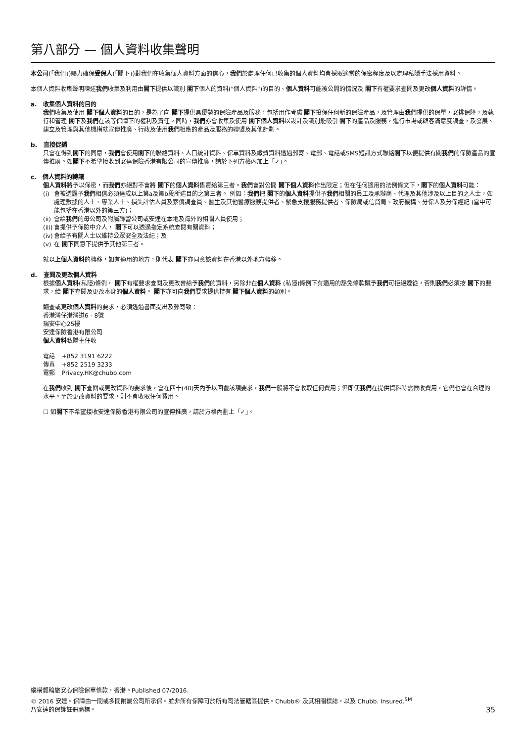第八部分 — 個人資料收集聲明
本公司(「我們」)竭力確保受保人(「閣下」)對我們在收集個人資料方面的信心，我們於處理任何已收集的個人資料均會採取適當的保密程度及以處理私隱手法採用資料。
本個人資料收集聲明陳述我們收集及利用由閣下提供以識別 閣下個人的資料("個人資料")的目的、個人資料可能被公開的情況及 閣下有權要求查閱及更改個人資料的詳情。
a. 收集個人資料的目的
我們收集及使用 閣下個人資料的目的，是為了向 閣下提供具優勢的保險產品及服務，包括用作考慮 閣下投保任何新的保險產品，及管理由我們提供的保單，安排保障，及執行和管理 閣下及我們在該等保障下的權利及責任。同時，我們亦會收集及使用 閣下個人資料以設計及識別能吸引 閣下的產品及服務，進行市場或顧客滿意度調查，及發展、建立及管理與其他機構就宣傳推廣、行政及使用我們相應的產品及服務的聯盟及其他計劃。
b. 直接促銷
只會在得到閣下的同意，我們會使用閣下的聯絡資料、人口統計資料、保單資料及繳費資料透過郵寄、電郵、電話或SMS短訊方式聯絡閣下以便提供有關我們的保險產品的宣傳推廣。如閣下不希望接收到安達保險香港有限公司的宣傳推廣，請於下列方格內加上「✓」。
c. 個人資料的轉讓
個人資料將予以保密，而我們亦絕對不會將 閣下的個人資料售賣給第三者。我們會對公開 閣下個人資料作出限定；但在任何適用的法例條文下，閣下的個人資料可能：
(i) 會被透露予我們相信必須達成以上第a及第b段所述目的之第三者。 例如：我們把 閣下的個人資料提供予我們相關的員工及承辦商、代理及其他涉及以上目的之人士，如處理數據的人士、專業人士、損失評估人員及索償調查員、醫生及其他醫療服務提供者、緊急支援服務提供者、保險局或信貸局、政府機構、分保人及分保經紀 (當中可能包括在香港以外的第三方)；
(ii) 會給我們的母公司及附屬聯營公司或安達在本地及海外的相關人員使用；
(iii) 會提供予保險中介人， 閣下可以透過指定系統查閱有關資料；
(iv) 會給予有關人士以維持公眾安全及法紀；及
(v) 在 閣下同意下提供予其他第三者。
就以上個人資料的轉移，如有適用的地方，則代表 閣下亦同意該資料在香港以外地方轉移。
d. 查閱及更改個人資料
根據個人資料(私隱)條例， 閣下有權要求查閱及更改曾給予我們的資料，另除非在個人資料 (私隱)條例下有適用的豁免條款賦予我們可拒絕遵從，否則我們必須按 閣下的要求，給 閣下查閱及更改本身的個人資料。 閣下亦可向我們要求提供持有 閣下個人資料的類別。
翻查或更改個人資料的要求，必須透過書面提出及郵寄致：
香港灣仔港灣道6 - 8號
瑞安中心25樓
安達保險香港有限公司
個人資料私隱主任收
| 電話 | +852 3191 6222 |
| 傳真 | +852 2519 3233 |
| 電郵 | Privacy.HK@chubb.com |
在我們收到 閣下查閱或更改資料的要求後，會在四十(40)天內予以回覆該項要求，我們一般將不會收取任何費用；但即使我們在提供資料時需徵收費用，它們也會在合理的水平。至於更改資料的要求，則不會收取任何費用。
☐ 如閣下不希望接收安達保險香港有限公司的宣傳推廣，請於方格內劃上「✓」。
縱橫郵輪旅安心保險保單條款，香港。Published 07/2016.
© 2016 安達。保障由一間或多間附屬公司所承保。並非所有保障可於所有司法管轄區提供。Chubb® 及其相關標誌，以及 Chubb. Insured.<sup>SM</sup>
乃安達的保護註冊商標。
35